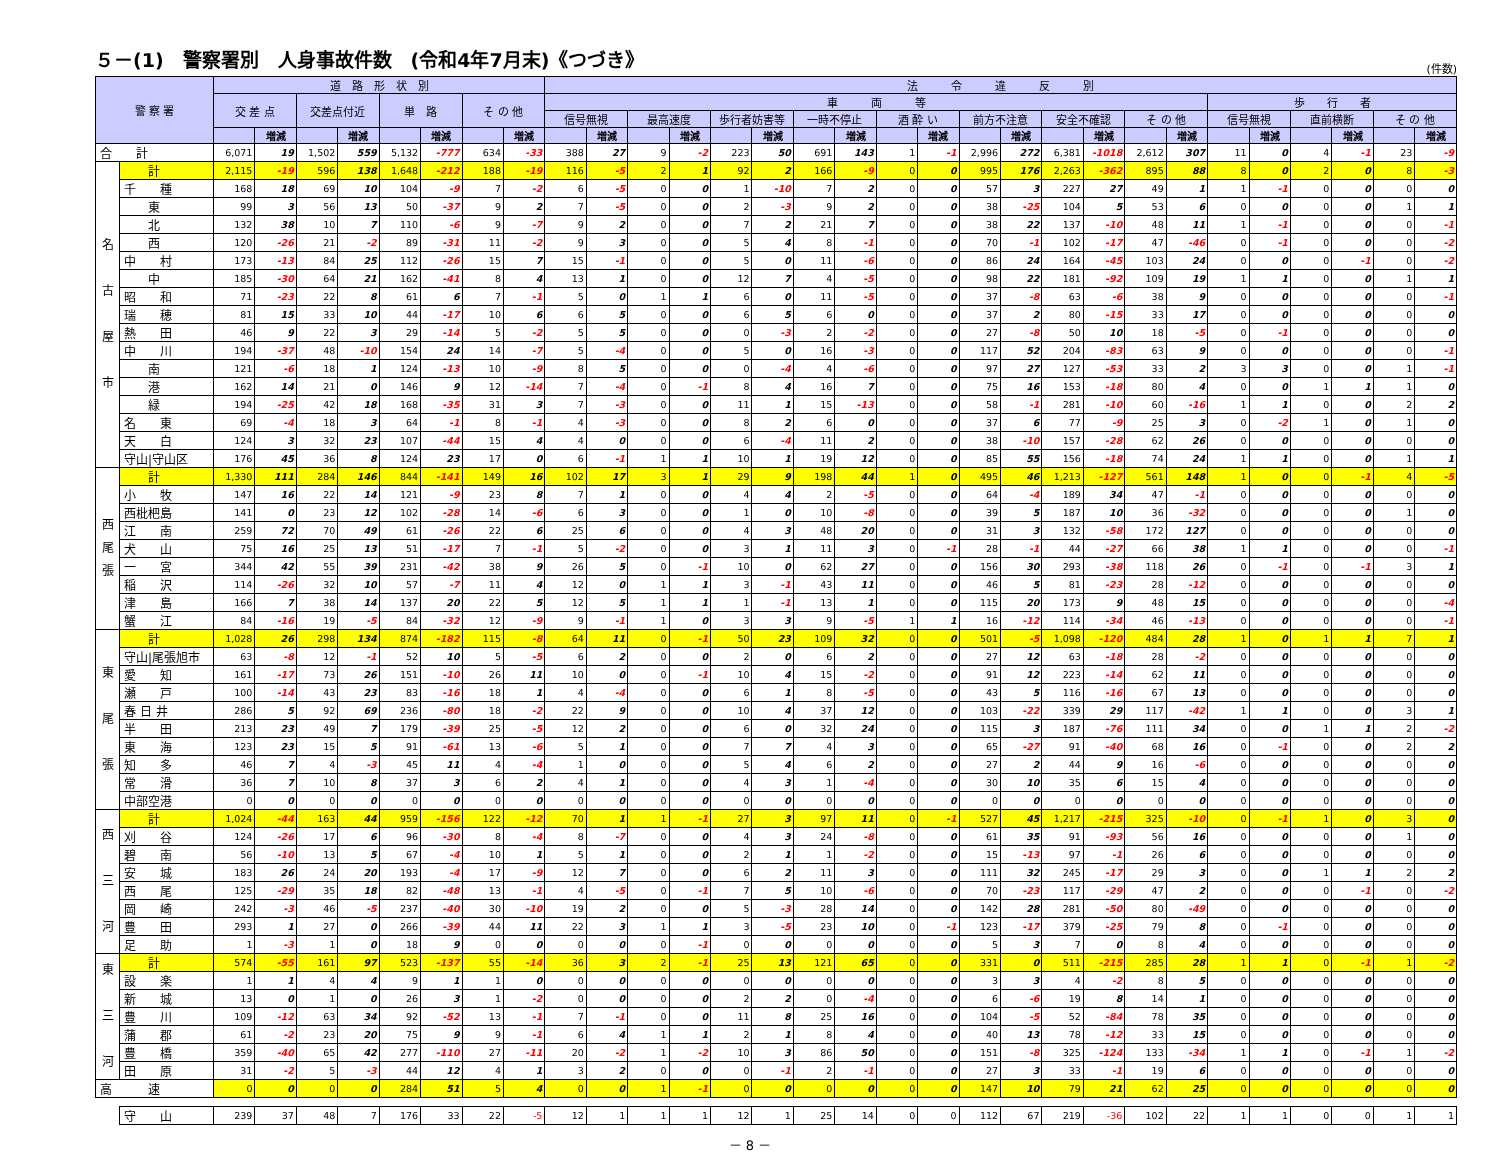５－(1)　警察署別　人身事故件数　(令和4年7月末)《つづき》
(件数)
| 警 察 署 | | 道 路 形 状 別 | | | | | | | | 法 令 違 反 別 | | | | | | | | | | | | | | | | | | | | | |
| --- | --- | --- | --- | --- | --- | --- | --- | --- | --- | --- | --- | --- | --- | --- | --- | --- | --- | --- | --- | --- | --- | --- | --- | --- | --- | --- | --- | --- | --- | --- | --- |
| | | 交 差 点 | | 交差点付近 | | 単 路 | | そ の 他 | | 車 両 等 | | | | | | | | | | | | | | | | 歩 行 者 | | | | | |
| | | | | | | | | | | 信号無視 | | 最高速度 | | 歩行者妨害等 | | 一時不停止 | | 酒 酔 い | | 前方不注意 | | 安全不確認 | | そ の 他 | | 信号無視 | | 直前横断 | | そ の 他 | |
| | | | 増減 | | 増減 | | 増減 | | 増減 | | 増減 | | 増減 | | 増減 | | 増減 | | 増減 | | 増減 | | 増減 | | 増減 | | 増減 | | 増減 | | 増減 |
| 合 計 | | 6,071 | 19 | 1,502 | 559 | 5,132 | -777 | 634 | -33 | 388 | 27 | 9 | -2 | 223 | 50 | 691 | 143 | 1 | -1 | 2,996 | 272 | 6,381 | -1018 | 2,612 | 307 | 11 | 0 | 4 | -1 | 23 | -9 |
| 名 古 屋 市 | 計 | 2,115 | -19 | 596 | 138 | 1,648 | -212 | 188 | -19 | 116 | -5 | 2 | 1 | 92 | 2 | 166 | -9 | 0 | 0 | 995 | 176 | 2,263 | -362 | 895 | 88 | 8 | 0 | 2 | 0 | 8 | -3 |
| | 千 種 | 168 | 18 | 69 | 10 | 104 | -9 | 7 | -2 | 6 | -5 | 0 | 0 | 1 | -10 | 7 | 2 | 0 | 0 | 57 | 3 | 227 | 27 | 49 | 1 | 1 | -1 | 0 | 0 | 0 | 0 |
| | 東 | 99 | 3 | 56 | 13 | 50 | -37 | 9 | 2 | 7 | -5 | 0 | 0 | 2 | -3 | 9 | 2 | 0 | 0 | 38 | -25 | 104 | 5 | 53 | 6 | 0 | 0 | 0 | 0 | 1 | 1 |
| | 北 | 132 | 38 | 10 | 7 | 110 | -6 | 9 | -7 | 9 | 2 | 0 | 0 | 7 | 2 | 21 | 7 | 0 | 0 | 38 | 22 | 137 | -10 | 48 | 11 | 1 | -1 | 0 | 0 | 0 | -1 |
| | 西 | 120 | -26 | 21 | -2 | 89 | -31 | 11 | -2 | 9 | 3 | 0 | 0 | 5 | 4 | 8 | -1 | 0 | 0 | 70 | -1 | 102 | -17 | 47 | -46 | 0 | -1 | 0 | 0 | 0 | -2 |
| | 中 村 | 173 | -13 | 84 | 25 | 112 | -26 | 15 | 7 | 15 | -1 | 0 | 0 | 5 | 0 | 11 | -6 | 0 | 0 | 86 | 24 | 164 | -45 | 103 | 24 | 0 | 0 | 0 | -1 | 0 | -2 |
| | 中 | 185 | -30 | 64 | 21 | 162 | -41 | 8 | 4 | 13 | 1 | 0 | 0 | 12 | 7 | 4 | -5 | 0 | 0 | 98 | 22 | 181 | -92 | 109 | 19 | 1 | 1 | 0 | 0 | 1 | 1 |
| | 昭 和 | 71 | -23 | 22 | 8 | 61 | 6 | 7 | -1 | 5 | 0 | 1 | 1 | 6 | 0 | 11 | -5 | 0 | 0 | 37 | -8 | 63 | -6 | 38 | 9 | 0 | 0 | 0 | 0 | 0 | -1 |
| | 瑞 穂 | 81 | 15 | 33 | 10 | 44 | -17 | 10 | 6 | 6 | 5 | 0 | 0 | 6 | 5 | 6 | 0 | 0 | 0 | 37 | 2 | 80 | -15 | 33 | 17 | 0 | 0 | 0 | 0 | 0 | 0 |
| | 熱 田 | 46 | 9 | 22 | 3 | 29 | -14 | 5 | -2 | 5 | 5 | 0 | 0 | 0 | -3 | 2 | -2 | 0 | 0 | 27 | -8 | 50 | 10 | 18 | -5 | 0 | -1 | 0 | 0 | 0 | 0 |
| | 中 川 | 194 | -37 | 48 | -10 | 154 | 24 | 14 | -7 | 5 | -4 | 0 | 0 | 5 | 0 | 16 | -3 | 0 | 0 | 117 | 52 | 204 | -83 | 63 | 9 | 0 | 0 | 0 | 0 | 0 | -1 |
| | 南 | 121 | -6 | 18 | 1 | 124 | -13 | 10 | -9 | 8 | 5 | 0 | 0 | 0 | -4 | 4 | -6 | 0 | 0 | 97 | 27 | 127 | -53 | 33 | 2 | 3 | 3 | 0 | 0 | 1 | -1 |
| | 港 | 162 | 14 | 21 | 0 | 146 | 9 | 12 | -14 | 7 | -4 | 0 | -1 | 8 | 4 | 16 | 7 | 0 | 0 | 75 | 16 | 153 | -18 | 80 | 4 | 0 | 0 | 1 | 1 | 1 | 0 |
| | 緑 | 194 | -25 | 42 | 18 | 168 | -35 | 31 | 3 | 7 | -3 | 0 | 0 | 11 | 1 | 15 | -13 | 0 | 0 | 58 | -1 | 281 | -10 | 60 | -16 | 1 | 1 | 0 | 0 | 2 | 2 |
| | 名 東 | 69 | -4 | 18 | 3 | 64 | -1 | 8 | -1 | 4 | -3 | 0 | 0 | 8 | 2 | 6 | 0 | 0 | 0 | 37 | 6 | 77 | -9 | 25 | 3 | 0 | -2 | 1 | 0 | 1 | 0 |
| | 天 白 | 124 | 3 | 32 | 23 | 107 | -44 | 15 | 4 | 4 | 0 | 0 | 0 | 6 | -4 | 11 | 2 | 0 | 0 | 38 | -10 | 157 | -28 | 62 | 26 | 0 | 0 | 0 | 0 | 0 | 0 |
| | 守山/守山区 | 176 | 45 | 36 | 8 | 124 | 23 | 17 | 0 | 6 | -1 | 1 | 1 | 10 | 1 | 19 | 12 | 0 | 0 | 85 | 55 | 156 | -18 | 74 | 24 | 1 | 1 | 0 | 0 | 1 | 1 |
| 西 尾 張 | 計 | 1,330 | 111 | 284 | 146 | 844 | -141 | 149 | 16 | 102 | 17 | 3 | 1 | 29 | 9 | 198 | 44 | 1 | 0 | 495 | 46 | 1,213 | -127 | 561 | 148 | 1 | 0 | 0 | -1 | 4 | -5 |
| | 小 牧 | 147 | 16 | 22 | 14 | 121 | -9 | 23 | 8 | 7 | 1 | 0 | 0 | 4 | 4 | 2 | -5 | 0 | 0 | 64 | -4 | 189 | 34 | 47 | -1 | 0 | 0 | 0 | 0 | 0 | 0 |
| | 西枇杷島 | 141 | 0 | 23 | 12 | 102 | -28 | 14 | -6 | 6 | 3 | 0 | 0 | 1 | 0 | 10 | -8 | 0 | 0 | 39 | 5 | 187 | 10 | 36 | -32 | 0 | 0 | 0 | 0 | 1 | 0 |
| | 江 南 | 259 | 72 | 70 | 49 | 61 | -26 | 22 | 6 | 25 | 6 | 0 | 0 | 4 | 3 | 48 | 20 | 0 | 0 | 31 | 3 | 132 | -58 | 172 | 127 | 0 | 0 | 0 | 0 | 0 | 0 |
| | 犬 山 | 75 | 16 | 25 | 13 | 51 | -17 | 7 | -1 | 5 | -2 | 0 | 0 | 3 | 1 | 11 | 3 | 0 | -1 | 28 | -1 | 44 | -27 | 66 | 38 | 1 | 1 | 0 | 0 | 0 | -1 |
| | 一 宮 | 344 | 42 | 55 | 39 | 231 | -42 | 38 | 9 | 26 | 5 | 0 | -1 | 10 | 0 | 62 | 27 | 0 | 0 | 156 | 30 | 293 | -38 | 118 | 26 | 0 | -1 | 0 | -1 | 3 | 1 |
| | 稲 沢 | 114 | -26 | 32 | 10 | 57 | -7 | 11 | 4 | 12 | 0 | 1 | 1 | 3 | -1 | 43 | 11 | 0 | 0 | 46 | 5 | 81 | -23 | 28 | -12 | 0 | 0 | 0 | 0 | 0 | 0 |
| | 津 島 | 166 | 7 | 38 | 14 | 137 | 20 | 22 | 5 | 12 | 5 | 1 | 1 | 1 | -1 | 13 | 1 | 0 | 0 | 115 | 20 | 173 | 9 | 48 | 15 | 0 | 0 | 0 | 0 | 0 | -4 |
| | 蟹 江 | 84 | -16 | 19 | -5 | 84 | -32 | 12 | -9 | 9 | -1 | 1 | 0 | 3 | 3 | 9 | -5 | 1 | 1 | 16 | -12 | 114 | -34 | 46 | -13 | 0 | 0 | 0 | 0 | 0 | -1 |
| 東 尾 張 | 計 | 1,028 | 26 | 298 | 134 | 874 | -182 | 115 | -8 | 64 | 11 | 0 | -1 | 50 | 23 | 109 | 32 | 0 | 0 | 501 | -5 | 1,098 | -120 | 484 | 28 | 1 | 0 | 1 | 1 | 7 | 1 |
| | 守山/尾張旭市 | 63 | -8 | 12 | -1 | 52 | 10 | 5 | -5 | 6 | 2 | 0 | 0 | 2 | 0 | 6 | 2 | 0 | 0 | 27 | 12 | 63 | -18 | 28 | -2 | 0 | 0 | 0 | 0 | 0 | 0 |
| | 愛 知 | 161 | -17 | 73 | 26 | 151 | -10 | 26 | 11 | 10 | 0 | 0 | -1 | 10 | 4 | 15 | -2 | 0 | 0 | 91 | 12 | 223 | -14 | 62 | 11 | 0 | 0 | 0 | 0 | 0 | 0 |
| | 瀬 戸 | 100 | -14 | 43 | 23 | 83 | -16 | 18 | 1 | 4 | -4 | 0 | 0 | 6 | 1 | 8 | -5 | 0 | 0 | 43 | 5 | 116 | -16 | 67 | 13 | 0 | 0 | 0 | 0 | 0 | 0 |
| | 春 日 井 | 286 | 5 | 92 | 69 | 236 | -80 | 18 | -2 | 22 | 9 | 0 | 0 | 10 | 4 | 37 | 12 | 0 | 0 | 103 | -22 | 339 | 29 | 117 | -42 | 1 | 1 | 0 | 0 | 3 | 1 |
| | 半 田 | 213 | 23 | 49 | 7 | 179 | -39 | 25 | -5 | 12 | 2 | 0 | 0 | 6 | 0 | 32 | 24 | 0 | 0 | 115 | 3 | 187 | -76 | 111 | 34 | 0 | 0 | 1 | 1 | 2 | -2 |
| | 東 海 | 123 | 23 | 15 | 5 | 91 | -61 | 13 | -6 | 5 | 1 | 0 | 0 | 7 | 7 | 4 | 3 | 0 | 0 | 65 | -27 | 91 | -40 | 68 | 16 | 0 | -1 | 0 | 0 | 2 | 2 |
| | 知 多 | 46 | 7 | 4 | -3 | 45 | 11 | 4 | -4 | 1 | 0 | 0 | 0 | 5 | 4 | 6 | 2 | 0 | 0 | 27 | 2 | 44 | 9 | 16 | -6 | 0 | 0 | 0 | 0 | 0 | 0 |
| | 常 滑 | 36 | 7 | 10 | 8 | 37 | 3 | 6 | 2 | 4 | 1 | 0 | 0 | 4 | 3 | 1 | -4 | 0 | 0 | 30 | 10 | 35 | 6 | 15 | 4 | 0 | 0 | 0 | 0 | 0 | 0 |
| | 中部空港 | 0 | 0 | 0 | 0 | 0 | 0 | 0 | 0 | 0 | 0 | 0 | 0 | 0 | 0 | 0 | 0 | 0 | 0 | 0 | 0 | 0 | 0 | 0 | 0 | 0 | 0 | 0 | 0 | 0 | 0 |
| 西 三 河 | 計 | 1,024 | -44 | 163 | 44 | 959 | -156 | 122 | -12 | 70 | 1 | 1 | -1 | 27 | 3 | 97 | 11 | 0 | -1 | 527 | 45 | 1,217 | -215 | 325 | -10 | 0 | -1 | 1 | 0 | 3 | 0 |
| | 刈 谷 | 124 | -26 | 17 | 6 | 96 | -30 | 8 | -4 | 8 | -7 | 0 | 0 | 4 | 3 | 24 | -8 | 0 | 0 | 61 | 35 | 91 | -93 | 56 | 16 | 0 | 0 | 0 | 0 | 1 | 0 |
| | 碧 南 | 56 | -10 | 13 | 5 | 67 | -4 | 10 | 1 | 5 | 1 | 0 | 0 | 2 | 1 | 1 | -2 | 0 | 0 | 15 | -13 | 97 | -1 | 26 | 6 | 0 | 0 | 0 | 0 | 0 | 0 |
| | 安 城 | 183 | 26 | 24 | 20 | 193 | -4 | 17 | -9 | 12 | 7 | 0 | 0 | 6 | 2 | 11 | 3 | 0 | 0 | 111 | 32 | 245 | -17 | 29 | 3 | 0 | 0 | 1 | 1 | 2 | 2 |
| | 西 尾 | 125 | -29 | 35 | 18 | 82 | -48 | 13 | -1 | 4 | -5 | 0 | -1 | 7 | 5 | 10 | -6 | 0 | 0 | 70 | -23 | 117 | -29 | 47 | 2 | 0 | 0 | 0 | -1 | 0 | -2 |
| | 岡 崎 | 242 | -3 | 46 | -5 | 237 | -40 | 30 | -10 | 19 | 2 | 0 | 0 | 5 | -3 | 28 | 14 | 0 | 0 | 142 | 28 | 281 | -50 | 80 | -49 | 0 | 0 | 0 | 0 | 0 | 0 |
| | 豊 田 | 293 | 1 | 27 | 0 | 266 | -39 | 44 | 11 | 22 | 3 | 1 | 1 | 3 | -5 | 23 | 10 | 0 | -1 | 123 | -17 | 379 | -25 | 79 | 8 | 0 | -1 | 0 | 0 | 0 | 0 |
| | 足 助 | 1 | -3 | 1 | 0 | 18 | 9 | 0 | 0 | 0 | 0 | 0 | -1 | 0 | 0 | 0 | 0 | 0 | 0 | 5 | 3 | 7 | 0 | 8 | 4 | 0 | 0 | 0 | 0 | 0 | 0 |
| 東 三 河 | 計 | 574 | -55 | 161 | 97 | 523 | -137 | 55 | -14 | 36 | 3 | 2 | -1 | 25 | 13 | 121 | 65 | 0 | 0 | 331 | 0 | 511 | -215 | 285 | 28 | 1 | 1 | 0 | -1 | 1 | -2 |
| | 設 楽 | 1 | 1 | 4 | 4 | 9 | 1 | 1 | 0 | 0 | 0 | 0 | 0 | 0 | 0 | 0 | 0 | 0 | 0 | 3 | 3 | 4 | -2 | 8 | 5 | 0 | 0 | 0 | 0 | 0 | 0 |
| | 新 城 | 13 | 0 | 1 | 0 | 26 | 3 | 1 | -2 | 0 | 0 | 0 | 0 | 2 | 2 | 0 | -4 | 0 | 0 | 6 | -6 | 19 | 8 | 14 | 1 | 0 | 0 | 0 | 0 | 0 | 0 |
| | 豊 川 | 109 | -12 | 63 | 34 | 92 | -52 | 13 | -1 | 7 | -1 | 0 | 0 | 11 | 8 | 25 | 16 | 0 | 0 | 104 | -5 | 52 | -84 | 78 | 35 | 0 | 0 | 0 | 0 | 0 | 0 |
| | 蒲 郡 | 61 | -2 | 23 | 20 | 75 | 9 | 9 | -1 | 6 | 4 | 1 | 1 | 2 | 1 | 8 | 4 | 0 | 0 | 40 | 13 | 78 | -12 | 33 | 15 | 0 | 0 | 0 | 0 | 0 | 0 |
| | 豊 橋 | 359 | -40 | 65 | 42 | 277 | -110 | 27 | -11 | 20 | -2 | 1 | -2 | 10 | 3 | 86 | 50 | 0 | 0 | 151 | -8 | 325 | -124 | 133 | -34 | 1 | 1 | 0 | -1 | 1 | -2 |
| | 田 原 | 31 | -2 | 5 | -3 | 44 | 12 | 4 | 1 | 3 | 2 | 0 | 0 | 0 | -1 | 2 | -1 | 0 | 0 | 27 | 3 | 33 | -1 | 19 | 6 | 0 | 0 | 0 | 0 | 0 | 0 |
| 高 速 | | 0 | 0 | 0 | 0 | 284 | 51 | 5 | 4 | 0 | 0 | 1 | -1 | 0 | 0 | 0 | 0 | 0 | 0 | 147 | 10 | 79 | 21 | 62 | 25 | 0 | 0 | 0 | 0 | 0 | 0 |
| | 守 山 | 239 | 37 | 48 | 7 | 176 | 33 | 22 | -5 | 12 | 1 | 1 | 1 | 12 | 1 | 25 | 14 | 0 | 0 | 112 | 67 | 219 | -36 | 102 | 22 | 1 | 1 | 0 | 0 | 1 | 1 |
－ 8 －